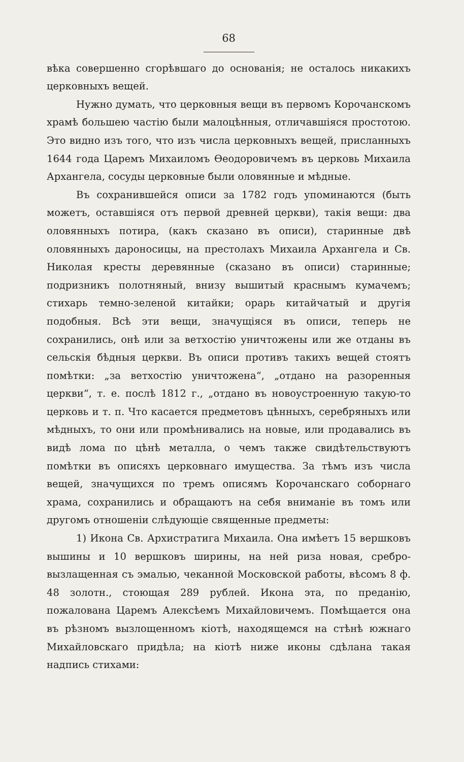68
вѣка совершенно сгорѣвшаго до основанія; не осталось никакихъ церковныхъ вещей.
Нужно думать, что церковныя вещи въ первомъ Корочанскомъ храмѣ большею частію были малоцѣнныя, отличавшіяся простотою. Это видно изъ того, что изъ числа церковныхъ вещей, присланныхъ 1644 года Царемъ Михаиломъ Ѳеодоровичемъ въ церковь Михаила Архангела, сосуды церковные были оловянные и мѣдные.
Въ сохранившейся описи за 1782 годъ упоминаются (быть можетъ, оставшіяся отъ первой древней церкви), такія вещи: два оловянныхъ потира, (какъ сказано въ описи), старинные двѣ оловянныхъ дароносицы, на престолахъ Михаила Архангела и Св. Николая кресты деревянные (сказано въ описи) старинные; подризникъ полотняный, внизу вышитый краснымъ кумачемъ; стихарь темно-зеленой китайки; орарь китайчатый и другія подобныя. Всѣ эти вещи, значущіяся въ описи, теперь не сохранились, онѣ или за ветхостію уничтожены или же отданы въ сельскія бѣдныя церкви. Въ описи противъ такихъ вещей стоятъ помѣтки: „за ветхостію уничтожена“, „отдано на разоренныя церкви“, т. е. послѣ 1812 г., „отдано въ новоустроенную такую-то церковь и т. п. Что касается предметовъ цѣнныхъ, серебряныхъ или мѣдныхъ, то они или промѣнивались на новые, или продавались въ видѣ лома по цѣнѣ металла, о чемъ также свидѣтельствуютъ помѣтки въ описяхъ церковнаго имущества. За тѣмъ изъ числа вещей, значущихся по тремъ описямъ Корочанскаго соборнаго храма, сохранились и обращаютъ на себя вниманіе въ томъ или другомъ отношеніи слѣдующіе священные предметы:
1) Икона Св. Архистратига Михаила. Она имѣетъ 15 вершковъ вышины и 10 вершковъ ширины, на ней риза новая, сребро-вызлащенная съ эмалью, чеканной Московской работы, вѣсомъ 8 ф. 48 золотн., стоющая 289 рублей. Икона эта, по преданію, пожалована Царемъ Алексѣемъ Михайловичемъ. Помѣщается она въ рѣзномъ вызлощенномъ кіотѣ, находящемся на стѣнѣ южнаго Михайловскаго придѣла; на кіотѣ ниже иконы сдѣлана такая надпись стихами: